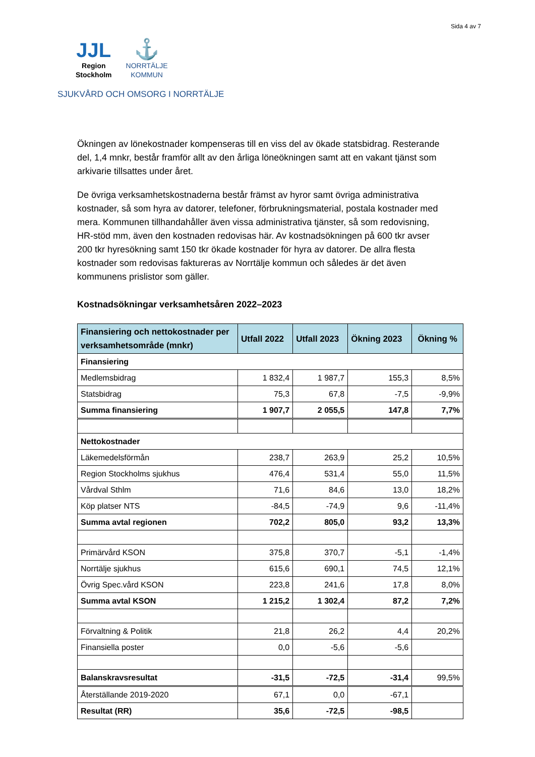Sida 4 av 7
JJL
Region
Stockholm
⚓
NORRTÄLJE
KOMMUN
SJUKVÅRD OCH OMSORG I NORRTÄLJE
Ökningen av lönekostnader kompenseras till en viss del av ökade statsbidrag. Resterande del, 1,4 mnkr, består framför allt av den årliga löneökningen samt att en vakant tjänst som arkivarie tillsattes under året.
De övriga verksamhetskostnaderna består främst av hyror samt övriga administrativa kostnader, så som hyra av datorer, telefoner, förbrukningsmaterial, postala kostnader med mera. Kommunen tillhandahåller även vissa administrativa tjänster, så som redovisning, HR-stöd mm, även den kostnaden redovisas här. Av kostnadsökningen på 600 tkr avser 200 tkr hyresökning samt 150 tkr ökade kostnader för hyra av datorer. De allra flesta kostnader som redovisas faktureras av Norrtälje kommun och således är det även kommunens prislistor som gäller.
Kostnadsökningar verksamhetsåren 2022–2023
| Finansiering och nettokostnader per verksamhetsområde (mnkr) | Utfall 2022 | Utfall 2023 | Ökning 2023 | Ökning % |
| --- | --- | --- | --- | --- |
| Finansiering | | | | |
| Medlemsbidrag | 1 832,4 | 1 987,7 | 155,3 | 8,5% |
| Statsbidrag | 75,3 | 67,8 | -7,5 | -9,9% |
| Summa finansiering | 1 907,7 | 2 055,5 | 147,8 | 7,7% |
| Nettokostnader | | | | |
| Läkemedelsförmån | 238,7 | 263,9 | 25,2 | 10,5% |
| Region Stockholms sjukhus | 476,4 | 531,4 | 55,0 | 11,5% |
| Vårdval Sthlm | 71,6 | 84,6 | 13,0 | 18,2% |
| Köp platser NTS | -84,5 | -74,9 | 9,6 | -11,4% |
| Summa avtal regionen | 702,2 | 805,0 | 93,2 | 13,3% |
| Primärvård KSON | 375,8 | 370,7 | -5,1 | -1,4% |
| Norrtälje sjukhus | 615,6 | 690,1 | 74,5 | 12,1% |
| Övrig Spec.vård KSON | 223,8 | 241,6 | 17,8 | 8,0% |
| Summa avtal KSON | 1 215,2 | 1 302,4 | 87,2 | 7,2% |
| Förvaltning & Politik | 21,8 | 26,2 | 4,4 | 20,2% |
| Finansiella poster | 0,0 | -5,6 | -5,6 | |
| Balanskravsresultat | -31,5 | -72,5 | -31,4 | 99,5% |
| Återställande 2019-2020 | 67,1 | 0,0 | -67,1 | |
| Resultat (RR) | 35,6 | -72,5 | -98,5 | |